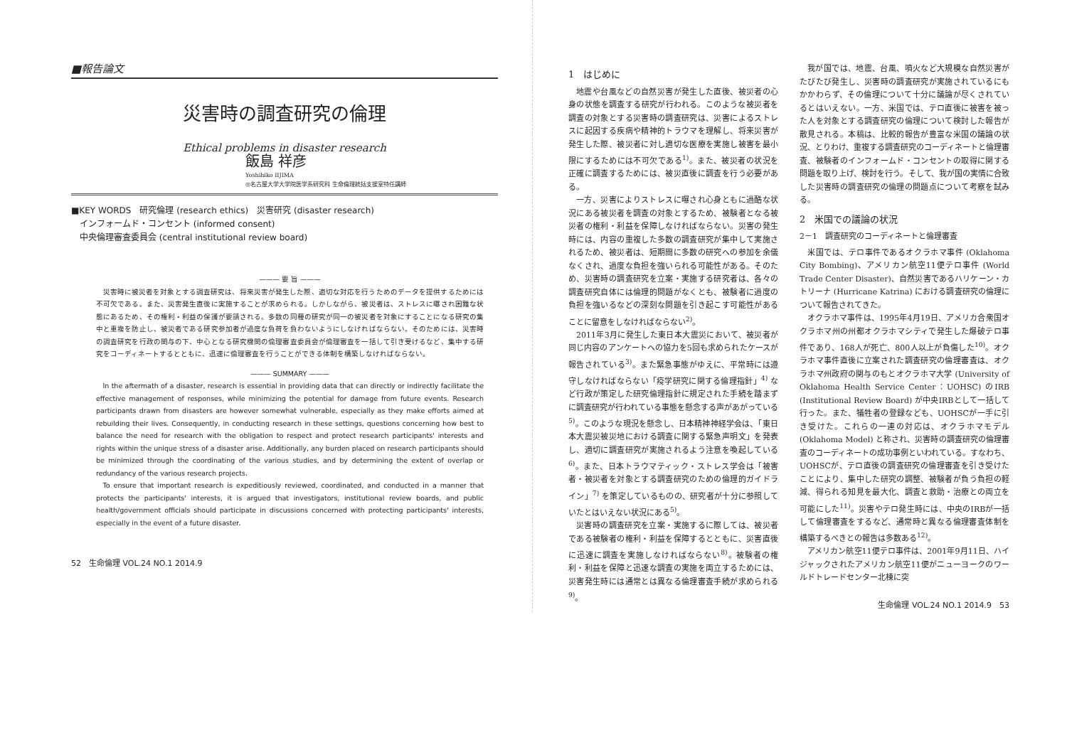■報告論文
災害時の調査研究の倫理
Ethical problems in disaster research
飯島 祥彦
Yoshihiko IIJIMA
◎名古屋大学大学院医学系研究科 生命倫理統括支援室特任講師
■KEY WORDS　研究倫理 (research ethics)　災害研究 (disaster research)
　インフォームド・コンセント (informed consent)
　中央倫理審査委員会 (central institutional review board)
——— 要 旨 ———
災害時に被災者を対象とする調査研究は、将来災害が発生した際、適切な対応を行うためのデータを提供するためには不可欠である。また、災害発生直後に実施することが求められる。しかしながら、被災者は、ストレスに曝され困難な状態にあるため、その権利・利益の保護が要請される。多数の同種の研究が同一の被災者を対象にすることになる研究の集中と重複を防止し、被災者である研究参加者が過度な負荷を負わないようにしなければならない。そのためには、災害時の調査研究を行政の関与の下、中心となる研究機関の倫理審査委員会が倫理審査を一括して引き受けるなど、集中する研究をコーディネートするとともに、迅速に倫理審査を行うことができる体制を構築しなければならない。
——— SUMMARY ———
In the aftermath of a disaster, research is essential in providing data that can directly or indirectly facilitate the effective management of responses, while minimizing the potential for damage from future events. Research participants drawn from disasters are however somewhat vulnerable, especially as they make efforts aimed at rebuilding their lives. Consequently, in conducting research in these settings, questions concerning how best to balance the need for research with the obligation to respect and protect research participants' interests and rights within the unique stress of a disaster arise. Additionally, any burden placed on research participants should be minimized through the coordinating of the various studies, and by determining the extent of overlap or redundancy of the various research projects.
To ensure that important research is expeditiously reviewed, coordinated, and conducted in a manner that protects the participants' interests, it is argued that investigators, institutional review boards, and public health/government officials should participate in discussions concerned with protecting participants' interests, especially in the event of a future disaster.
52　生命倫理 VOL.24 NO.1 2014.9
1　はじめに
地震や台風などの自然災害が発生した直後、被災者の心身の状態を調査する研究が行われる。このような被災者を調査の対象とする災害時の調査研究は、災害によるストレスに起因する疾病や精神的トラウマを理解し、将来災害が発生した際、被災者に対し適切な医療を実施し被害を最小限にするためには不可欠である<sup>1)</sup>。また、被災者の状況を正確に調査するためには、被災直後に調査を行う必要がある。
一方、災害によりストレスに曝され心身ともに過酷な状況にある被災者を調査の対象とするため、被験者となる被災者の権利・利益を保障しなければならない。災害の発生時には、内容の重複した多数の調査研究が集中して実施されるため、被災者は、短期間に多数の研究への参加を余儀なくされ、過度な負担を強いられる可能性がある。そのため、災害時の調査研究を立案・実施する研究者は、各々の調査研究自体には倫理的問題がなくとも、被験者に過度の負担を強いるなどの深刻な問題を引き起こす可能性があることに留意をしなければならない<sup>2)</sup>。
2011年3月に発生した東日本大震災において、被災者が同じ内容のアンケートへの協力を5回も求められたケースが報告されている<sup>3)</sup>。また緊急事態がゆえに、平常時には遵守しなければならない「疫学研究に関する倫理指針」<sup>4)</sup> など行政が策定した研究倫理指針に規定された手続を踏まずに調査研究が行われている事態を懸念する声があがっている<sup>5)</sup>。このような現況を懸念し、日本精神神経学会は、「東日本大震災被災地における調査に関する緊急声明文」を発表し、適切に調査研究が実施されるよう注意を喚起している<sup>6)</sup>。また、日本トラウマティック・ストレス学会は「被害者・被災者を対象とする調査研究のための倫理的ガイドライン」<sup>7)</sup> を策定しているものの、研究者が十分に参照していたとはいえない状況にある<sup>5)</sup>。
災害時の調査研究を立案・実施するに際しては、被災者である被験者の権利・利益を保障するとともに、災害直後に迅速に調査を実施しなければならない<sup>8)</sup>。被験者の権利・利益を保障と迅速な調査の実施を両立するためには、災害発生時には通常とは異なる倫理審査手続が求められる<sup>9)</sup>。
我が国では、地震、台風、噴火など大規模な自然災害がたびたび発生し、災害時の調査研究が実施されているにもかかわらず、その倫理について十分に議論が尽くされているとはいえない。一方、米国では、テロ直後に被害を被った人を対象とする調査研究の倫理について検討した報告が散見される。本稿は、比較的報告が豊富な米国の議論の状況、とりわけ、重複する調査研究のコーディネートと倫理審査、被験者のインフォームド・コンセントの取得に関する問題を取り上げ、検討を行う。そして、我が国の実情に合致した災害時の調査研究の倫理の問題点について考察を試みる。
2　米国での議論の状況
2－1　調査研究のコーディネートと倫理審査
米国では、テロ事件であるオクラホマ事件 (Oklahoma City Bombing)、アメリカン航空11便テロ事件 (World Trade Center Disaster)、自然災害であるハリケーン・カトリーナ (Hurricane Katrina) における調査研究の倫理について報告されてきた。
オクラホマ事件は、1995年4月19日、アメリカ合衆国オクラホマ州の州都オクラホマシティで発生した爆破テロ事件であり、168人が死亡、800人以上が負傷した<sup>10)</sup>。オクラホマ事件直後に立案された調査研究の倫理審査は、オクラホマ州政府の関与のもとオクラホマ大学 (University of Oklahoma Health Service Center：UOHSC) のIRB (Institutional Review Board) が中央IRBとして一括して行った。また、犠牲者の登録なども、UOHSCが一手に引き受けた。これらの一連の対応は、オクラホマモデル (Oklahoma Model) と称され、災害時の調査研究の倫理審査のコーディネートの成功事例といわれている。すなわち、UOHSCが、テロ直後の調査研究の倫理審査を引き受けたことにより、集中した研究の調整、被験者が負う負担の軽減、得られる知見を最大化、調査と救助・治療との両立を可能にした<sup>11)</sup>。災害やテロ発生時には、中央のIRBが一括して倫理審査をするなど、通常時と異なる倫理審査体制を構築するべきとの報告は多数ある<sup>12)</sup>。
アメリカン航空11便テロ事件は、2001年9月11日、ハイジャックされたアメリカン航空11便がニューヨークのワールドトレードセンター北棟に突
生命倫理 VOL.24 NO.1 2014.9　53